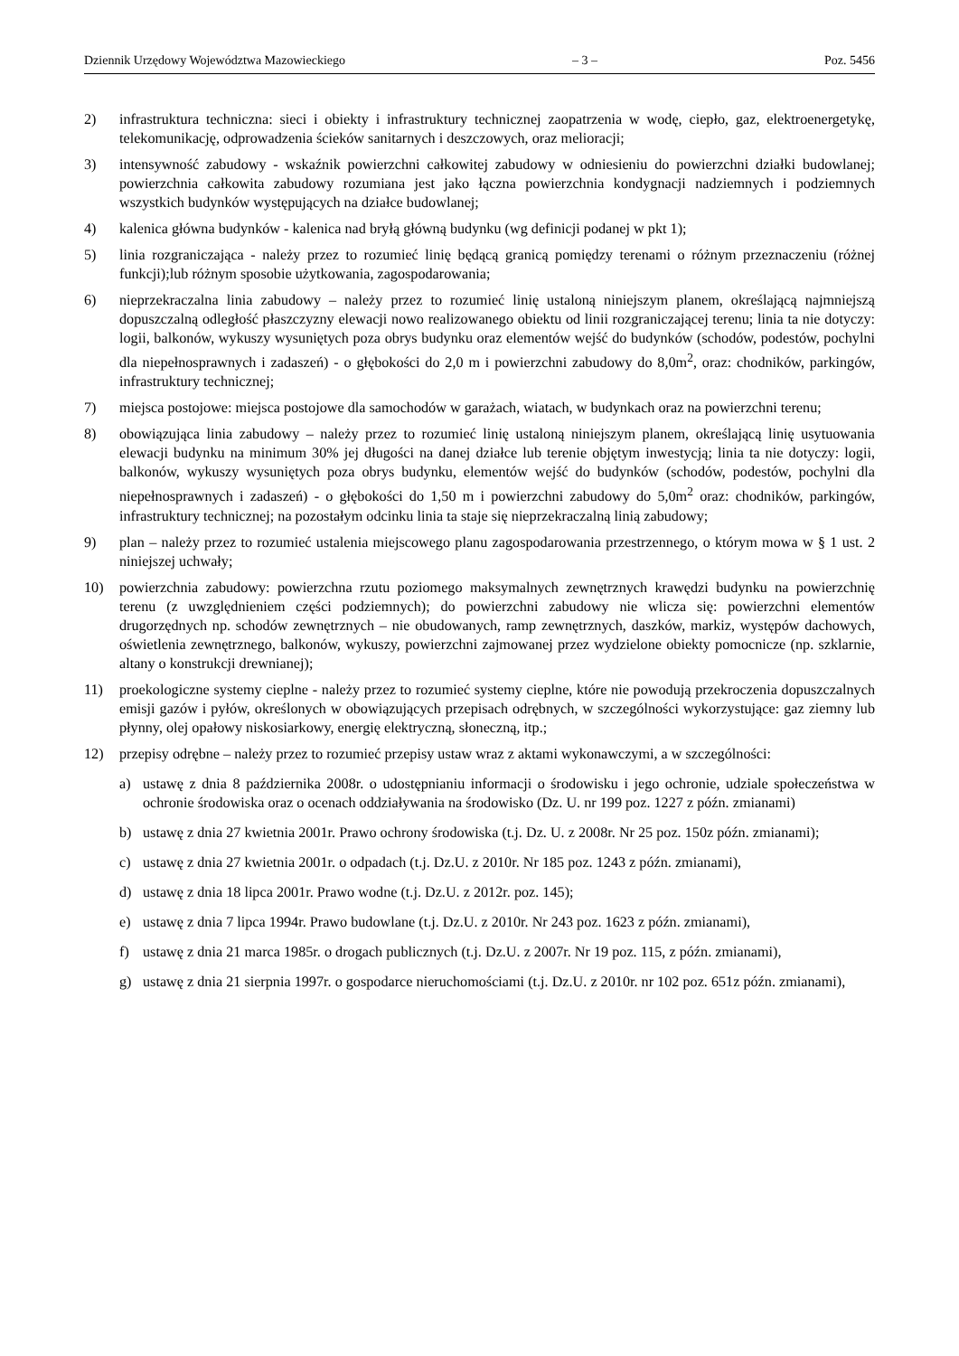Dziennik Urzędowy Województwa Mazowieckiego – 3 – Poz. 5456
2) infrastruktura techniczna: sieci i obiekty i infrastruktury technicznej zaopatrzenia w wodę, ciepło, gaz, elektroenergetykę, telekomunikację, odprowadzenia ścieków sanitarnych i deszczowych, oraz melioracji;
3) intensywność zabudowy - wskaźnik powierzchni całkowitej zabudowy w odniesieniu do powierzchni działki budowlanej; powierzchnia całkowita zabudowy rozumiana jest jako łączna powierzchnia kondygnacji nadziemnych i podziemnych wszystkich budynków występujących na działce budowlanej;
4) kalenica główna budynków - kalenica nad bryłą główną budynku (wg definicji podanej w pkt 1);
5) linia rozgraniczająca - należy przez to rozumieć linię będącą granicą pomiędzy terenami o różnym przeznaczeniu (różnej funkcji);lub różnym sposobie użytkowania, zagospodarowania;
6) nieprzekraczalna linia zabudowy – należy przez to rozumieć linię ustaloną niniejszym planem, określającą najmniejszą dopuszczalną odległość płaszczyzny elewacji nowo realizowanego obiektu od linii rozgraniczającej terenu; linia ta nie dotyczy: logii, balkonów, wykuszy wysuniętych poza obrys budynku oraz elementów wejść do budynków (schodów, podestów, pochylni dla niepełnosprawnych i zadaszeń) - o głębokości do 2,0 m i powierzchni zabudowy do 8,0m<sup>2</sup>, oraz: chodników, parkingów, infrastruktury technicznej;
7) miejsca postojowe: miejsca postojowe dla samochodów w garażach, wiatach, w budynkach oraz na powierzchni terenu;
8) obowiązująca linia zabudowy – należy przez to rozumieć linię ustaloną niniejszym planem, określającą linię usytuowania elewacji budynku na minimum 30% jej długości na danej działce lub terenie objętym inwestycją; linia ta nie dotyczy: logii, balkonów, wykuszy wysuniętych poza obrys budynku, elementów wejść do budynków (schodów, podestów, pochylni dla niepełnosprawnych i zadaszeń) - o głębokości do 1,50 m i powierzchni zabudowy do 5,0m<sup>2</sup> oraz: chodników, parkingów, infrastruktury technicznej; na pozostałym odcinku linia ta staje się nieprzekraczalną linią zabudowy;
9) plan – należy przez to rozumieć ustalenia miejscowego planu zagospodarowania przestrzennego, o którym mowa w § 1 ust. 2 niniejszej uchwały;
10) powierzchnia zabudowy: powierzchna rzutu poziomego maksymalnych zewnętrznych krawędzi budynku na powierzchnię terenu (z uwzględnieniem części podziemnych); do powierzchni zabudowy nie wlicza się: powierzchni elementów drugorzędnych np. schodów zewnętrznych – nie obudowanych, ramp zewnętrznych, daszków, markiz, występów dachowych, oświetlenia zewnętrznego, balkonów, wykuszy, powierzchni zajmowanej przez wydzielone obiekty pomocnicze (np. szklarnie, altany o konstrukcji drewnianej);
11) proekologiczne systemy cieplne - należy przez to rozumieć systemy cieplne, które nie powodują przekroczenia dopuszczalnych emisji gazów i pyłów, określonych w obowiązujących przepisach odrębnych, w szczególności wykorzystujące: gaz ziemny lub płynny, olej opałowy niskosiarkowy, energię elektryczną, słoneczną, itp.;
12) przepisy odrębne – należy przez to rozumieć przepisy ustaw wraz z aktami wykonawczymi, a w szczególności:
a) ustawę z dnia 8 października 2008r. o udostępnianiu informacji o środowisku i jego ochronie, udziale społeczeństwa w ochronie środowiska oraz o ocenach oddziaływania na środowisko (Dz. U. nr 199 poz. 1227 z późn. zmianami)
b) ustawę z dnia 27 kwietnia 2001r. Prawo ochrony środowiska (t.j. Dz. U. z 2008r. Nr 25 poz. 150z późn. zmianami);
c) ustawę z dnia 27 kwietnia 2001r. o odpadach (t.j. Dz.U. z 2010r. Nr 185 poz. 1243 z późn. zmianami),
d) ustawę z dnia 18 lipca 2001r. Prawo wodne (t.j. Dz.U. z 2012r. poz. 145);
e) ustawę z dnia 7 lipca 1994r. Prawo budowlane (t.j. Dz.U. z 2010r. Nr 243 poz. 1623 z późn. zmianami),
f) ustawę z dnia 21 marca 1985r. o drogach publicznych (t.j. Dz.U. z 2007r. Nr 19 poz. 115, z późn. zmianami),
g) ustawę z dnia 21 sierpnia 1997r. o gospodarce nieruchomościami (t.j. Dz.U. z 2010r. nr 102 poz. 651z późn. zmianami),